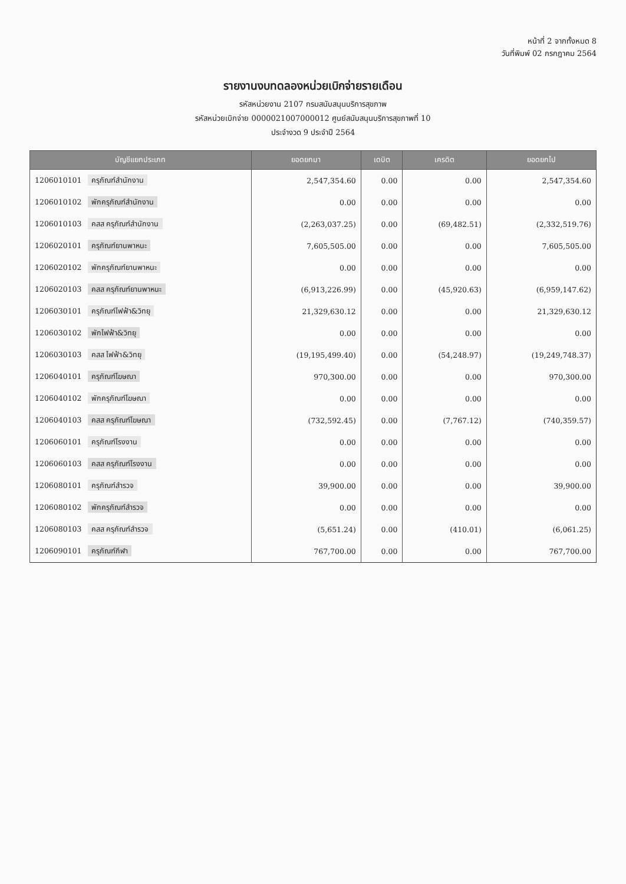หน้าที่ 2 จากทั้งหมด 8
วันที่พิมพ์ 02 กรกฎาคม 2564
รายงานงบทดลองหน่วยเบิกจ่ายรายเดือน
รหัสหน่วยงาน 2107 กรมสนับสนุนบริการสุขภาพ
รหัสหน่วยเบิกจ่าย 0000021007000012 ศูนย์สนับสนุนบริการสุขภาพที่ 10
ประจำงวด 9 ประจำปี 2564
| บัญชีแยกประเภท | ยอดยกมา | เดบิต | เครดิต | ยอดยกไป |
| --- | --- | --- | --- | --- |
| 1206010101 ครุภัณฑ์สำนักงาน | 2,547,354.60 | 0.00 | 0.00 | 2,547,354.60 |
| 1206010102 พักครุภัณฑ์สำนักงาน | 0.00 | 0.00 | 0.00 | 0.00 |
| 1206010103 คสส ครุภัณฑ์สำนักงาน | (2,263,037.25) | 0.00 | (69,482.51) | (2,332,519.76) |
| 1206020101 ครุภัณฑ์ยานพาหนะ | 7,605,505.00 | 0.00 | 0.00 | 7,605,505.00 |
| 1206020102 พักครุภัณฑ์ยานพาหนะ | 0.00 | 0.00 | 0.00 | 0.00 |
| 1206020103 คสส ครุภัณฑ์ยานพาหนะ | (6,913,226.99) | 0.00 | (45,920.63) | (6,959,147.62) |
| 1206030101 ครุภัณฑ์ไฟฟ้า&วิทยุ | 21,329,630.12 | 0.00 | 0.00 | 21,329,630.12 |
| 1206030102 พักไฟฟ้า&วิทยุ | 0.00 | 0.00 | 0.00 | 0.00 |
| 1206030103 คสส ไฟฟ้า&วิทยุ | (19,195,499.40) | 0.00 | (54,248.97) | (19,249,748.37) |
| 1206040101 ครุภัณฑ์โฆษณา | 970,300.00 | 0.00 | 0.00 | 970,300.00 |
| 1206040102 พักครุภัณฑ์โฆษณา | 0.00 | 0.00 | 0.00 | 0.00 |
| 1206040103 คสส ครุภัณฑ์โฆษณา | (732,592.45) | 0.00 | (7,767.12) | (740,359.57) |
| 1206060101 ครุภัณฑ์โรงงาน | 0.00 | 0.00 | 0.00 | 0.00 |
| 1206060103 คสส ครุภัณฑ์โรงงาน | 0.00 | 0.00 | 0.00 | 0.00 |
| 1206080101 ครุภัณฑ์สำรวจ | 39,900.00 | 0.00 | 0.00 | 39,900.00 |
| 1206080102 พักครุภัณฑ์สำรวจ | 0.00 | 0.00 | 0.00 | 0.00 |
| 1206080103 คสส ครุภัณฑ์สำรวจ | (5,651.24) | 0.00 | (410.01) | (6,061.25) |
| 1206090101 ครุภัณฑ์กีฬา | 767,700.00 | 0.00 | 0.00 | 767,700.00 |